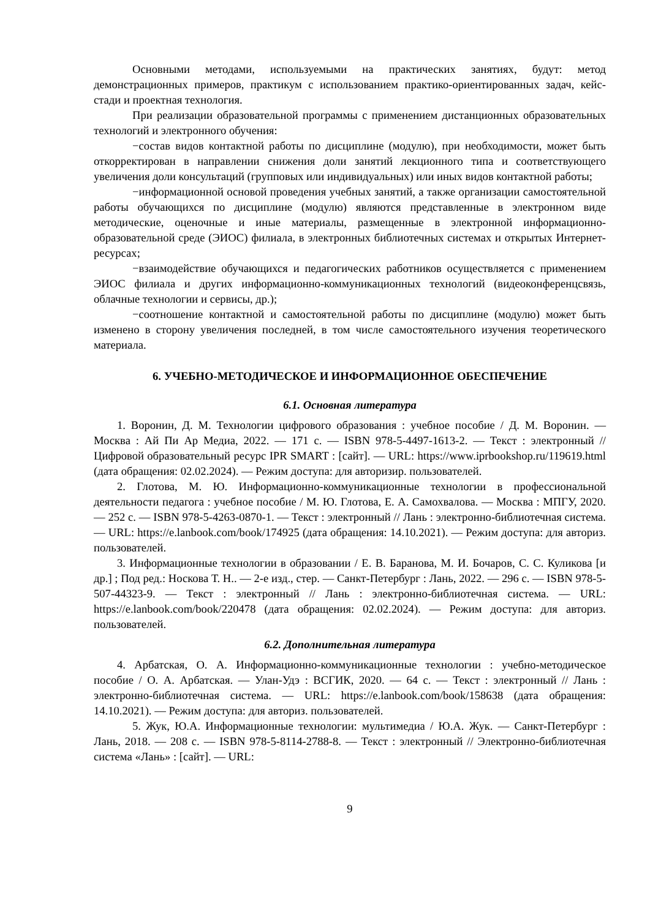Основными методами, используемыми на практических занятиях, будут: метод демонстрационных примеров, практикум с использованием практико-ориентированных задач, кейс-стади и проектная технология.
При реализации образовательной программы с применением дистанционных образовательных технологий и электронного обучения:
−состав видов контактной работы по дисциплине (модулю), при необходимости, может быть откорректирован в направлении снижения доли занятий лекционного типа и соответствующего увеличения доли консультаций (групповых или индивидуальных) или иных видов контактной работы;
−информационной основой проведения учебных занятий, а также организации самостоятельной работы обучающихся по дисциплине (модулю) являются представленные в электронном виде методические, оценочные и иные материалы, размещенные в электронной информационно-образовательной среде (ЭИОС) филиала, в электронных библиотечных системах и открытых Интернет-ресурсах;
−взаимодействие обучающихся и педагогических работников осуществляется с применением ЭИОС филиала и других информационно-коммуникационных технологий (видеоконференцсвязь, облачные технологии и сервисы, др.);
−соотношение контактной и самостоятельной работы по дисциплине (модулю) может быть изменено в сторону увеличения последней, в том числе самостоятельного изучения теоретического материала.
6. УЧЕБНО-МЕТОДИЧЕСКОЕ И ИНФОРМАЦИОННОЕ ОБЕСПЕЧЕНИЕ
6.1. Основная литература
1. Воронин, Д. М. Технологии цифрового образования : учебное пособие / Д. М. Воронин. — Москва : Ай Пи Ар Медиа, 2022. — 171 c. — ISBN 978-5-4497-1613-2. — Текст : электронный // Цифровой образовательный ресурс IPR SMART : [сайт]. — URL: https://www.iprbookshop.ru/119619.html (дата обращения: 02.02.2024). — Режим доступа: для авторизир. пользователей.
2. Глотова, М. Ю. Информационно-коммуникационные технологии в профессиональной деятельности педагога : учебное пособие / М. Ю. Глотова, Е. А. Самохвалова. — Москва : МПГУ, 2020. — 252 с. — ISBN 978-5-4263-0870-1. — Текст : электронный // Лань : электронно-библиотечная система. — URL: https://e.lanbook.com/book/174925 (дата обращения: 14.10.2021). — Режим доступа: для авториз. пользователей.
3. Информационные технологии в образовании / Е. В. Баранова, М. И. Бочаров, С. С. Куликова [и др.] ; Под ред.: Носкова Т. Н.. — 2-е изд., стер. — Санкт-Петербург : Лань, 2022. — 296 с. — ISBN 978-5-507-44323-9. — Текст : электронный // Лань : электронно-библиотечная система. — URL: https://e.lanbook.com/book/220478 (дата обращения: 02.02.2024). — Режим доступа: для авториз. пользователей.
6.2. Дополнительная литература
4. Арбатская, О. А. Информационно-коммуникационные технологии : учебно-методическое пособие / О. А. Арбатская. — Улан-Удэ : ВСГИК, 2020. — 64 с. — Текст : электронный // Лань : электронно-библиотечная система. — URL: https://e.lanbook.com/book/158638 (дата обращения: 14.10.2021). — Режим доступа: для авториз. пользователей.
5. Жук, Ю.А. Информационные технологии: мультимедиа / Ю.А. Жук. — Санкт-Петербург : Лань, 2018. — 208 с. — ISBN 978-5-8114-2788-8. — Текст : электронный // Электронно-библиотечная система «Лань» : [сайт]. — URL:
9